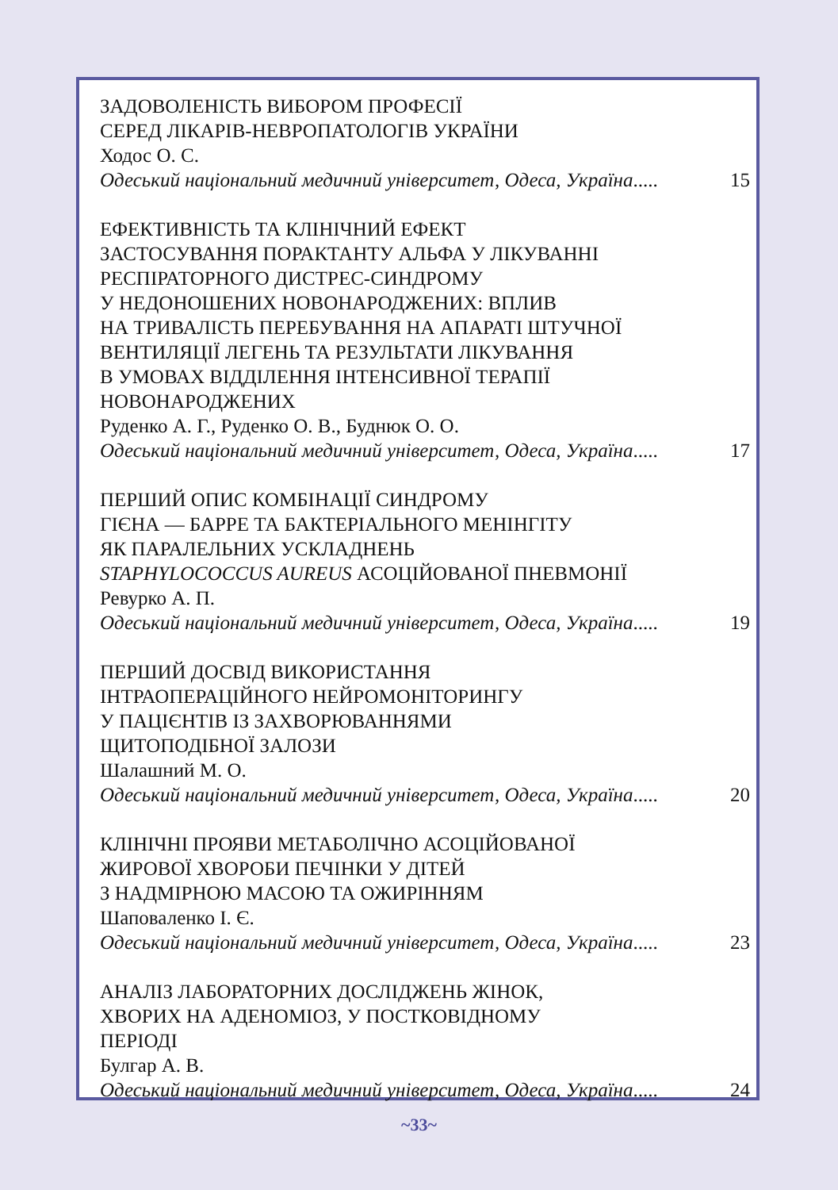ЗАДОВОЛЕНІСТЬ ВИБОРОМ ПРОФЕСІЇ
СЕРЕД ЛІКАРІВ-НЕВРОПАТОЛОГІВ УКРАЇНИ
Ходос О. С.
Одеський національний медичний університет, Одеса, Україна..... 15
ЕФЕКТИВНІСТЬ ТА КЛІНІЧНИЙ ЕФЕКТ
ЗАСТОСУВАННЯ ПОРАКТАНТУ АЛЬФА У ЛІКУВАННІ
РЕСПІРАТОРНОГО ДИСТРЕС-СИНДРОМУ
У НЕДОНОШЕНИХ НОВОНАРОДЖЕНИХ: ВПЛИВ
НА ТРИВАЛІСТЬ ПЕРЕБУВАННЯ НА АПАРАТІ ШТУЧНОЇ
ВЕНТИЛЯЦІЇ ЛЕГЕНЬ ТА РЕЗУЛЬТАТИ ЛІКУВАННЯ
В УМОВАХ ВІДДІЛЕННЯ ІНТЕНСИВНОЇ ТЕРАПІЇ
НОВОНАРОДЖЕНИХ
Руденко А. Г., Руденко О. В., Буднюк О. О.
Одеський національний медичний університет, Одеса, Україна..... 17
ПЕРШИЙ ОПИС КОМБІНАЦІЇ СИНДРОМУ
ГІЄНА — БАРРЕ ТА БАКТЕРІАЛЬНОГО МЕНІНГІТУ
ЯК ПАРАЛЕЛЬНИХ УСКЛАДНЕНЬ
STAPHYLOCOCCUS AUREUS АСОЦІЙОВАНОЇ ПНЕВМОНІЇ
Ревурко А. П.
Одеський національний медичний університет, Одеса, Україна..... 19
ПЕРШИЙ ДОСВІД ВИКОРИСТАННЯ
ІНТРАОПЕРАЦІЙНОГО НЕЙРОМОНІТОРИНГУ
У ПАЦІЄНТІВ ІЗ ЗАХВОРЮВАННЯМИ
ЩИТОПОДІБНОЇ ЗАЛОЗИ
Шалашний М. О.
Одеський національний медичний університет, Одеса, Україна..... 20
КЛІНІЧНІ ПРОЯВИ МЕТАБОЛІЧНО АСОЦІЙОВАНОЇ
ЖИРОВОЇ ХВОРОБИ ПЕЧІНКИ У ДІТЕЙ
З НАДМІРНОЮ МАСОЮ ТА ОЖИРІННЯМ
Шаповаленко І. Є.
Одеський національний медичний університет, Одеса, Україна..... 23
АНАЛІЗ ЛАБОРАТОРНИХ ДОСЛІДЖЕНЬ ЖІНОК,
ХВОРИХ НА АДЕНОМІОЗ, У ПОСТКОВІДНОМУ
ПЕРІОДІ
Булгар А. В.
Одеський національний медичний університет, Одеса, Україна..... 24
~33~